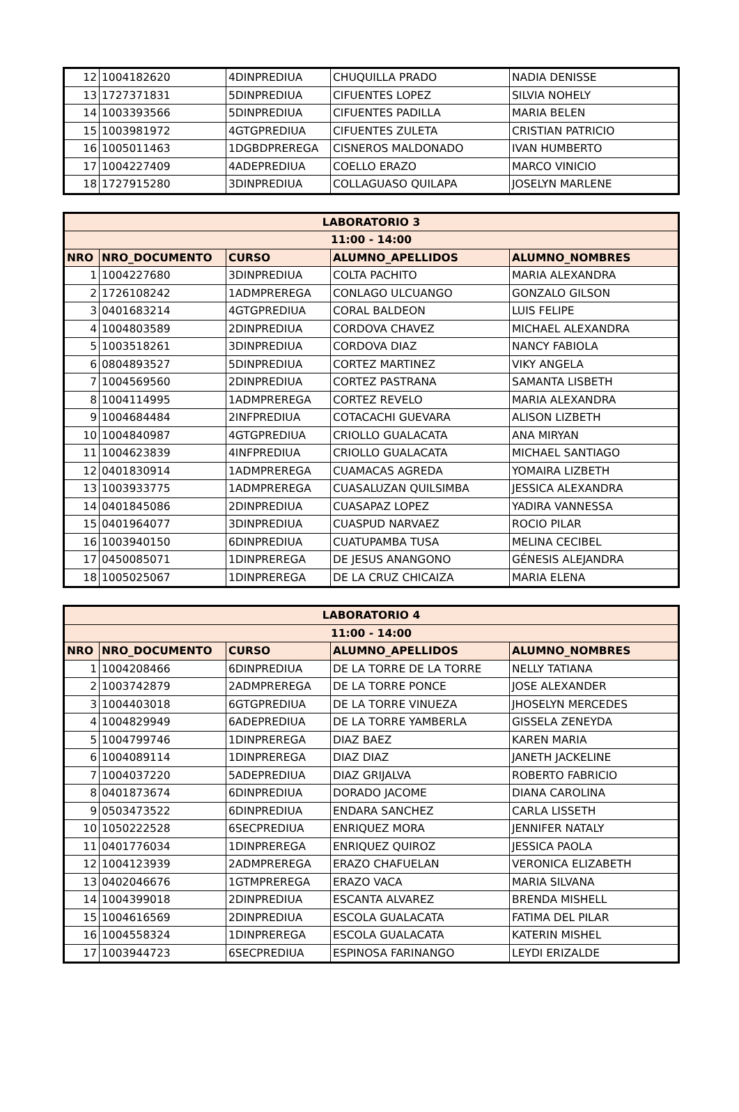| 12 | 1004182620 | 4DINPREDIUA | CHUQUILLA PRADO | NADIA DENISSE |
| 13 | 1727371831 | 5DINPREDIUA | CIFUENTES LOPEZ | SILVIA NOHELY |
| 14 | 1003393566 | 5DINPREDIUA | CIFUENTES PADILLA | MARIA BELEN |
| 15 | 1003981972 | 4GTGPREDIUA | CIFUENTES ZULETA | CRISTIAN PATRICIO |
| 16 | 1005011463 | 1DGBDPREREGA | CISNEROS MALDONADO | IVAN HUMBERTO |
| 17 | 1004227409 | 4ADEPREDIUA | COELLO ERAZO | MARCO VINICIO |
| 18 | 1727915280 | 3DINPREDIUA | COLLAGUASO QUILAPA | JOSELYN MARLENE |
| LABORATORIO 3 | | | | |
| --- | --- | --- | --- | --- |
| 11:00 - 14:00 | | | | |
| NRO | NRO_DOCUMENTO | CURSO | ALUMNO_APELLIDOS | ALUMNO_NOMBRES |
| 1 | 1004227680 | 3DINPREDIUA | COLTA PACHITO | MARIA ALEXANDRA |
| 2 | 1726108242 | 1ADMPREREGA | CONLAGO ULCUANGO | GONZALO GILSON |
| 3 | 0401683214 | 4GTGPREDIUA | CORAL BALDEON | LUIS FELIPE |
| 4 | 1004803589 | 2DINPREDIUA | CORDOVA CHAVEZ | MICHAEL ALEXANDRA |
| 5 | 1003518261 | 3DINPREDIUA | CORDOVA DIAZ | NANCY FABIOLA |
| 6 | 0804893527 | 5DINPREDIUA | CORTEZ MARTINEZ | VIKY ANGELA |
| 7 | 1004569560 | 2DINPREDIUA | CORTEZ PASTRANA | SAMANTA LISBETH |
| 8 | 1004114995 | 1ADMPREREGA | CORTEZ REVELO | MARIA ALEXANDRA |
| 9 | 1004684484 | 2INFPREDIUA | COTACACHI GUEVARA | ALISON LIZBETH |
| 10 | 1004840987 | 4GTGPREDIUA | CRIOLLO GUALACATA | ANA MIRYAN |
| 11 | 1004623839 | 4INFPREDIUA | CRIOLLO GUALACATA | MICHAEL SANTIAGO |
| 12 | 0401830914 | 1ADMPREREGA | CUAMACAS AGREDA | YOMAIRA LIZBETH |
| 13 | 1003933775 | 1ADMPREREGA | CUASALUZAN QUILSIMBA | JESSICA ALEXANDRA |
| 14 | 0401845086 | 2DINPREDIUA | CUASAPAZ LOPEZ | YADIRA VANNESSA |
| 15 | 0401964077 | 3DINPREDIUA | CUASPUD NARVAEZ | ROCIO PILAR |
| 16 | 1003940150 | 6DINPREDIUA | CUATUPAMBA TUSA | MELINA CECIBEL |
| 17 | 0450085071 | 1DINPREREGA | DE JESUS ANANGONO | GÉNESIS ALEJANDRA |
| 18 | 1005025067 | 1DINPREREGA | DE LA CRUZ CHICAIZA | MARIA ELENA |
| LABORATORIO 4 | | | | |
| --- | --- | --- | --- | --- |
| 11:00 - 14:00 | | | | |
| NRO | NRO_DOCUMENTO | CURSO | ALUMNO_APELLIDOS | ALUMNO_NOMBRES |
| 1 | 1004208466 | 6DINPREDIUA | DE LA TORRE DE LA TORRE | NELLY TATIANA |
| 2 | 1003742879 | 2ADMPREREGA | DE LA TORRE PONCE | JOSE ALEXANDER |
| 3 | 1004403018 | 6GTGPREDIUA | DE LA TORRE VINUEZA | JHOSELYN MERCEDES |
| 4 | 1004829949 | 6ADEPREDIUA | DE LA TORRE YAMBERLA | GISSELA ZENEYDA |
| 5 | 1004799746 | 1DINPREREGA | DIAZ BAEZ | KAREN MARIA |
| 6 | 1004089114 | 1DINPREREGA | DIAZ DIAZ | JANETH JACKELINE |
| 7 | 1004037220 | 5ADEPREDIUA | DIAZ GRIJALVA | ROBERTO FABRICIO |
| 8 | 0401873674 | 6DINPREDIUA | DORADO JACOME | DIANA CAROLINA |
| 9 | 0503473522 | 6DINPREDIUA | ENDARA SANCHEZ | CARLA LISSETH |
| 10 | 1050222528 | 6SECPREDIUA | ENRIQUEZ MORA | JENNIFER NATALY |
| 11 | 0401776034 | 1DINPREREGA | ENRIQUEZ QUIROZ | JESSICA PAOLA |
| 12 | 1004123939 | 2ADMPREREGA | ERAZO CHAFUELAN | VERONICA ELIZABETH |
| 13 | 0402046676 | 1GTMPREREGA | ERAZO VACA | MARIA SILVANA |
| 14 | 1004399018 | 2DINPREDIUA | ESCANTA ALVAREZ | BRENDA MISHELL |
| 15 | 1004616569 | 2DINPREDIUA | ESCOLA GUALACATA | FATIMA DEL PILAR |
| 16 | 1004558324 | 1DINPREREGA | ESCOLA GUALACATA | KATERIN MISHEL |
| 17 | 1003944723 | 6SECPREDIUA | ESPINOSA FARINANGO | LEYDI ERIZALDE |